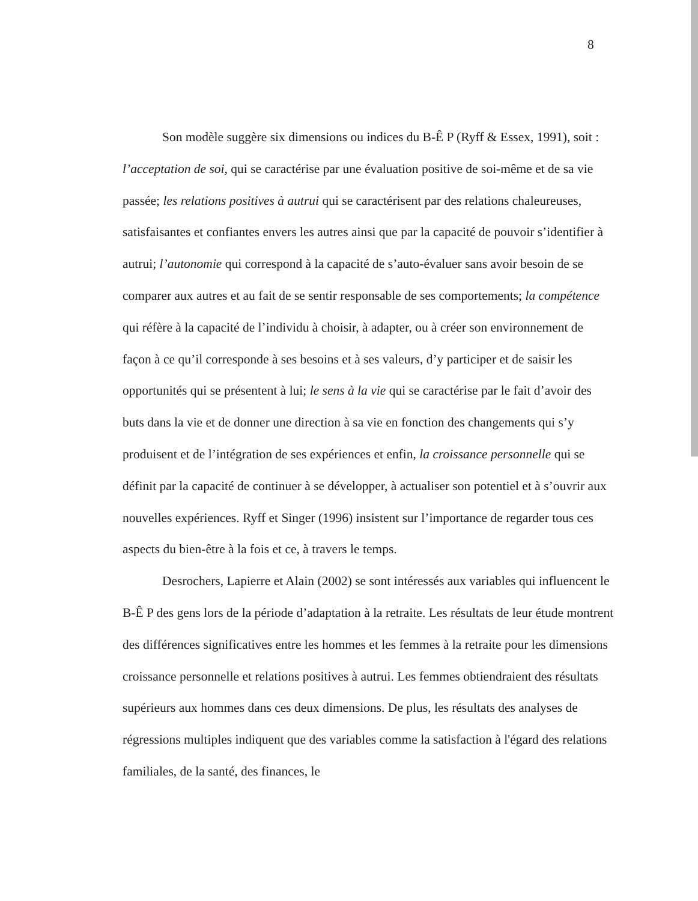8
Son modèle suggère six dimensions ou indices du B-Ê P (Ryff & Essex, 1991), soit : l’acceptation de soi, qui se caractérise par une évaluation positive de soi-même et de sa vie passée; les relations positives à autrui qui se caractérisent par des relations chaleureuses, satisfaisantes et confiantes envers les autres ainsi que par la capacité de pouvoir s’identifier à autrui; l’autonomie qui correspond à la capacité de s’auto-évaluer sans avoir besoin de se comparer aux autres et au fait de se sentir responsable de ses comportements; la compétence qui réfère à la capacité de l’individu à choisir, à adapter, ou à créer son environnement de façon à ce qu’il corresponde à ses besoins et à ses valeurs, d’y participer et de saisir les opportunités qui se présentent à lui; le sens à la vie qui se caractérise par le fait d’avoir des buts dans la vie et de donner une direction à sa vie en fonction des changements qui s’y produisent et de l’intégration de ses expériences et enfin, la croissance personnelle qui se définit par la capacité de continuer à se développer, à actualiser son potentiel et à s’ouvrir aux nouvelles expériences. Ryff et Singer (1996) insistent sur l’importance de regarder tous ces aspects du bien-être à la fois et ce, à travers le temps.
Desrochers, Lapierre et Alain (2002) se sont intéressés aux variables qui influencent le B-Ê P des gens lors de la période d’adaptation à la retraite. Les résultats de leur étude montrent des différences significatives entre les hommes et les femmes à la retraite pour les dimensions croissance personnelle et relations positives à autrui. Les femmes obtiendraient des résultats supérieurs aux hommes dans ces deux dimensions. De plus, les résultats des analyses de régressions multiples indiquent que des variables comme la satisfaction à l'égard des relations familiales, de la santé, des finances, le